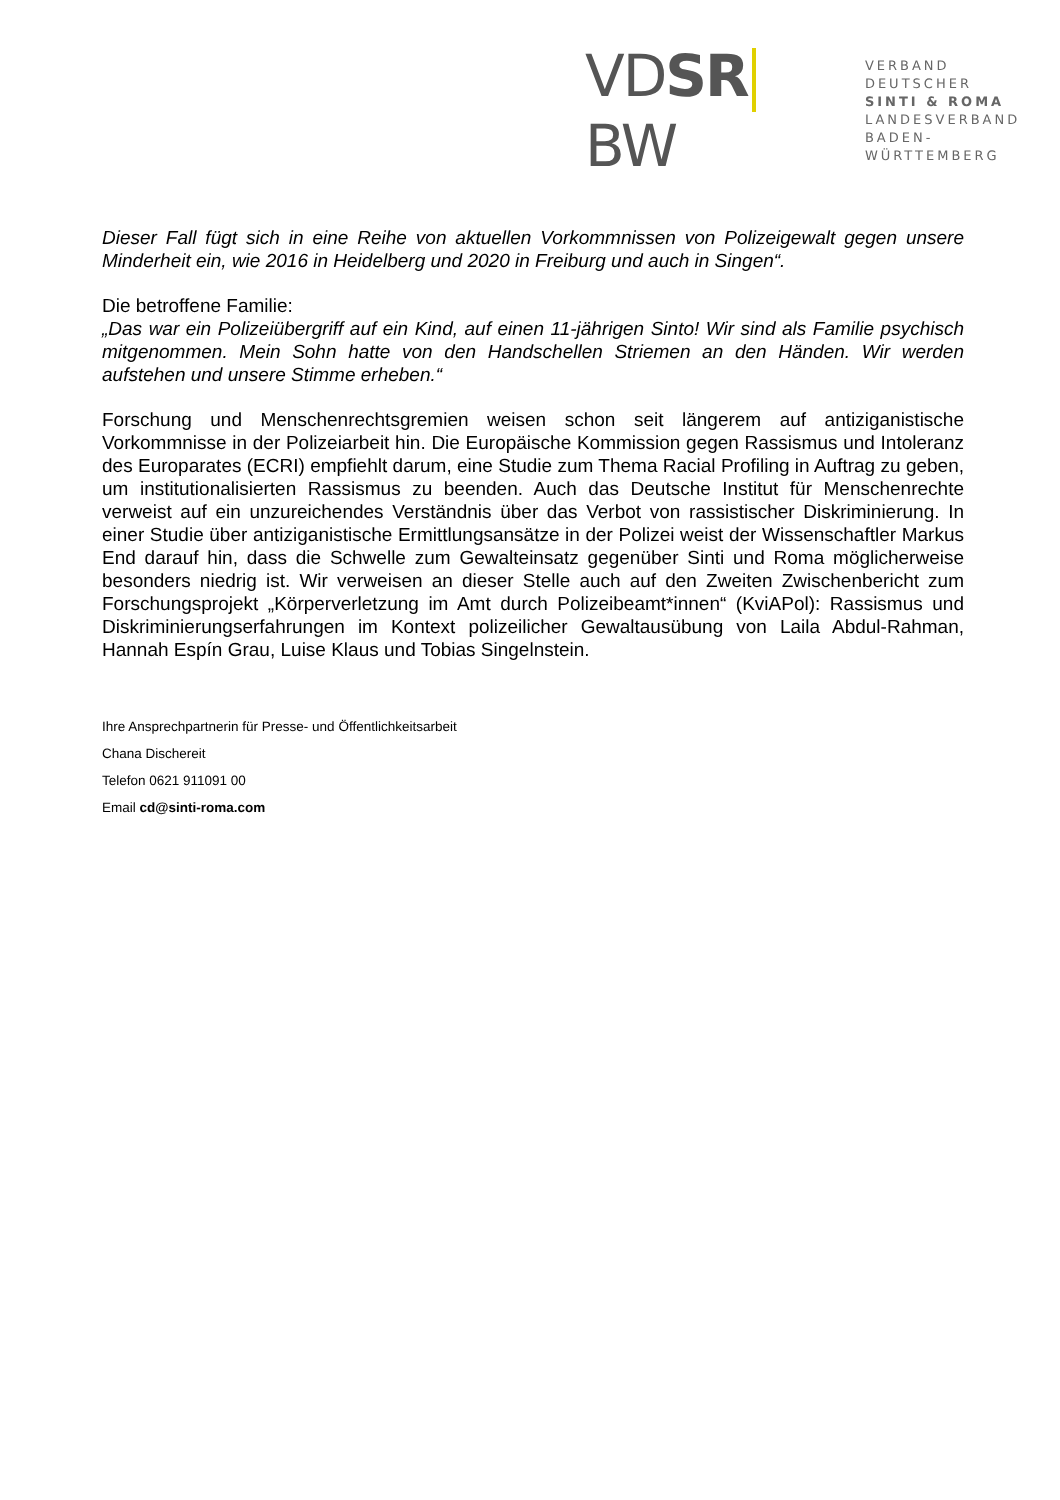VDSR BW
VERBAND DEUTSCHER
SINTI & ROMA
LANDESVERBAND
BADEN-WÜRTTEMBERG
Dieser Fall fügt sich in eine Reihe von aktuellen Vorkommnissen von Polizeigewalt gegen unsere Minderheit ein, wie 2016 in Heidelberg und 2020 in Freiburg und auch in Singen“.
Die betroffene Familie:
„Das war ein Polizeiübergriff auf ein Kind, auf einen 11-jährigen Sinto! Wir sind als Familie psychisch mitgenommen. Mein Sohn hatte von den Handschellen Striemen an den Händen. Wir werden aufstehen und unsere Stimme erheben.“
Forschung und Menschenrechtsgremien weisen schon seit längerem auf antiziganistische Vorkommnisse in der Polizeiarbeit hin. Die Europäische Kommission gegen Rassismus und Intoleranz des Europarates (ECRI) empfiehlt darum, eine Studie zum Thema Racial Profiling in Auftrag zu geben, um institutionalisierten Rassismus zu beenden. Auch das Deutsche Institut für Menschenrechte verweist auf ein unzureichendes Verständnis über das Verbot von rassistischer Diskriminierung. In einer Studie über antiziganistische Ermittlungsansätze in der Polizei weist der Wissenschaftler Markus End darauf hin, dass die Schwelle zum Gewalteinsatz gegenüber Sinti und Roma möglicherweise besonders niedrig ist. Wir verweisen an dieser Stelle auch auf den Zweiten Zwischenbericht zum Forschungsprojekt „Körperverletzung im Amt durch Polizeibeamt*innen“ (KviAPol): Rassismus und Diskriminierungserfahrungen im Kontext polizeilicher Gewaltausübung von Laila Abdul-Rahman, Hannah Espín Grau, Luise Klaus und Tobias Singelnstein.
Ihre Ansprechpartnerin für Presse- und Öffentlichkeitsarbeit
Chana Dischereit
Telefon 0621 911091 00
Email cd@sinti-roma.com